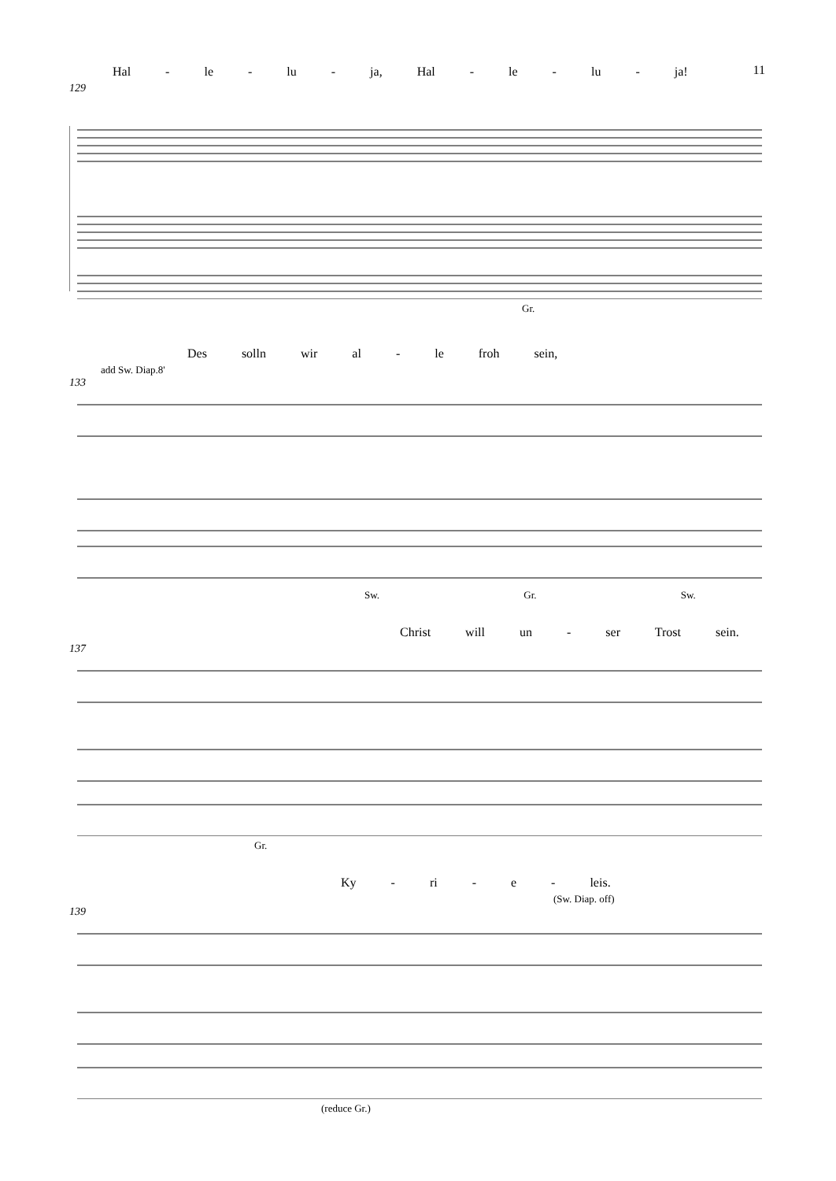11
Hal - le - lu - ja, Hal - le - lu - ja!
129
Gr.
Des solln wir al - le froh sein,
add Sw. Diap.8'
133
Sw. Gr. Sw.
Christ will un - ser Trost sein.
137
Gr.
Ky - ri - e - leis.
(Sw. Diap. off)
139
(reduce Gr.)